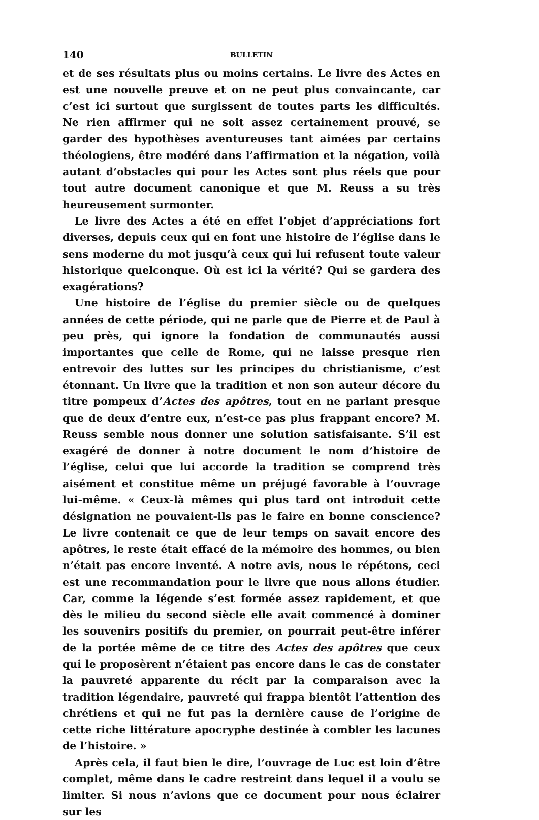140 BULLETIN
et de ses résultats plus ou moins certains. Le livre des Actes en est une nouvelle preuve et on ne peut plus convaincante, car c’est ici surtout que surgissent de toutes parts les difficultés. Ne rien affirmer qui ne soit assez certainement prouvé, se garder des hypothèses aventureuses tant aimées par certains théologiens, être modéré dans l’affirmation et la négation, voilà autant d’obstacles qui pour les Actes sont plus réels que pour tout autre document canonique et que M. Reuss a su très heureusement surmonter.
Le livre des Actes a été en effet l’objet d’appréciations fort diverses, depuis ceux qui en font une histoire de l’église dans le sens moderne du mot jusqu’à ceux qui lui refusent toute valeur historique quelconque. Où est ici la vérité? Qui se gardera des exagérations?
Une histoire de l’église du premier siècle ou de quelques années de cette période, qui ne parle que de Pierre et de Paul à peu près, qui ignore la fondation de communautés aussi importantes que celle de Rome, qui ne laisse presque rien entrevoir des luttes sur les principes du christianisme, c’est étonnant. Un livre que la tradition et non son auteur décore du titre pompeux d’Actes des apôtres, tout en ne parlant presque que de deux d’entre eux, n’est-ce pas plus frappant encore? M. Reuss semble nous donner une solution satisfaisante. S’il est exagéré de donner à notre document le nom d’histoire de l’église, celui que lui accorde la tradition se comprend très aisément et constitue même un préjugé favorable à l’ouvrage lui-même. « Ceux-là mêmes qui plus tard ont introduit cette désignation ne pouvaient-ils pas le faire en bonne conscience? Le livre contenait ce que de leur temps on savait encore des apôtres, le reste était effacé de la mémoire des hommes, ou bien n’était pas encore inventé. A notre avis, nous le répétons, ceci est une recommandation pour le livre que nous allons étudier. Car, comme la légende s’est formée assez rapidement, et que dès le milieu du second siècle elle avait commencé à dominer les souvenirs positifs du premier, on pourrait peut-être inférer de la portée même de ce titre des Actes des apôtres que ceux qui le proposèrent n’étaient pas encore dans le cas de constater la pauvreté apparente du récit par la comparaison avec la tradition légendaire, pauvreté qui frappa bientôt l’attention des chrétiens et qui ne fut pas la dernière cause de l’origine de cette riche littérature apocryphe destinée à combler les lacunes de l’histoire. »
Après cela, il faut bien le dire, l’ouvrage de Luc est loin d’être complet, même dans le cadre restreint dans lequel il a voulu se limiter. Si nous n’avions que ce document pour nous éclairer sur les